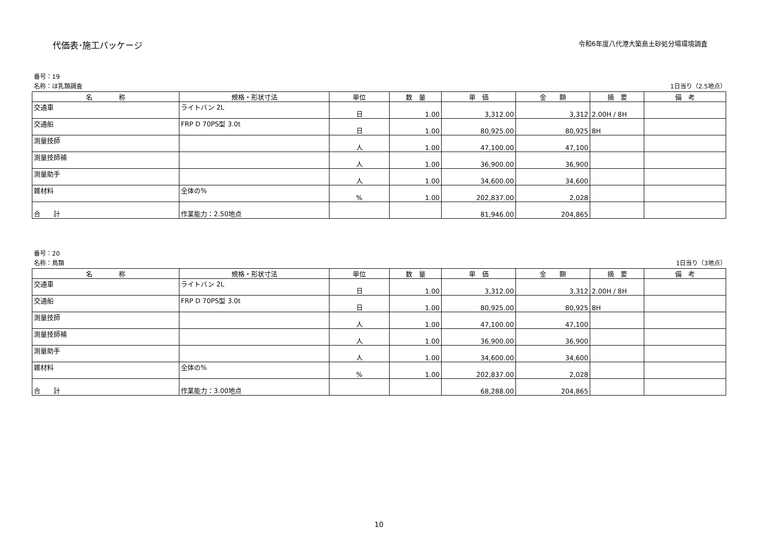代価表･施工パッケージ 令和6年度八代港大築島土砂処分場環境調査
番号：19
名称：ほ乳類調査 1日当り（2.5地点）
| 名 称 | 規格・形状寸法 | 単位 | 数 量 | 単 価 | 金 額 | 摘 要 | 備 考 |
| --- | --- | --- | --- | --- | --- | --- | --- |
| 交通車 | ライトバン 2L | 日 | 1.00 | 3,312.00 | 3,312 | 2.00H / 8H | |
| 交通船 | FRP D 70PS型 3.0t | 日 | 1.00 | 80,925.00 | 80,925 | 8H | |
| 測量技師 | | 人 | 1.00 | 47,100.00 | 47,100 | | |
| 測量技師補 | | 人 | 1.00 | 36,900.00 | 36,900 | | |
| 測量助手 | | 人 | 1.00 | 34,600.00 | 34,600 | | |
| 雑材料 | 全体の% | % | 1.00 | 202,837.00 | 2,028 | | |
| 合 計 | 作業能力：2.50地点 | | | 81,946.00 | 204,865 | | |
番号：20
名称：鳥類 1日当り（3地点）
| 名 称 | 規格・形状寸法 | 単位 | 数 量 | 単 価 | 金 額 | 摘 要 | 備 考 |
| --- | --- | --- | --- | --- | --- | --- | --- |
| 交通車 | ライトバン 2L | 日 | 1.00 | 3,312.00 | 3,312 | 2.00H / 8H | |
| 交通船 | FRP D 70PS型 3.0t | 日 | 1.00 | 80,925.00 | 80,925 | 8H | |
| 測量技師 | | 人 | 1.00 | 47,100.00 | 47,100 | | |
| 測量技師補 | | 人 | 1.00 | 36,900.00 | 36,900 | | |
| 測量助手 | | 人 | 1.00 | 34,600.00 | 34,600 | | |
| 雑材料 | 全体の% | % | 1.00 | 202,837.00 | 2,028 | | |
| 合 計 | 作業能力：3.00地点 | | | 68,288.00 | 204,865 | | |
10